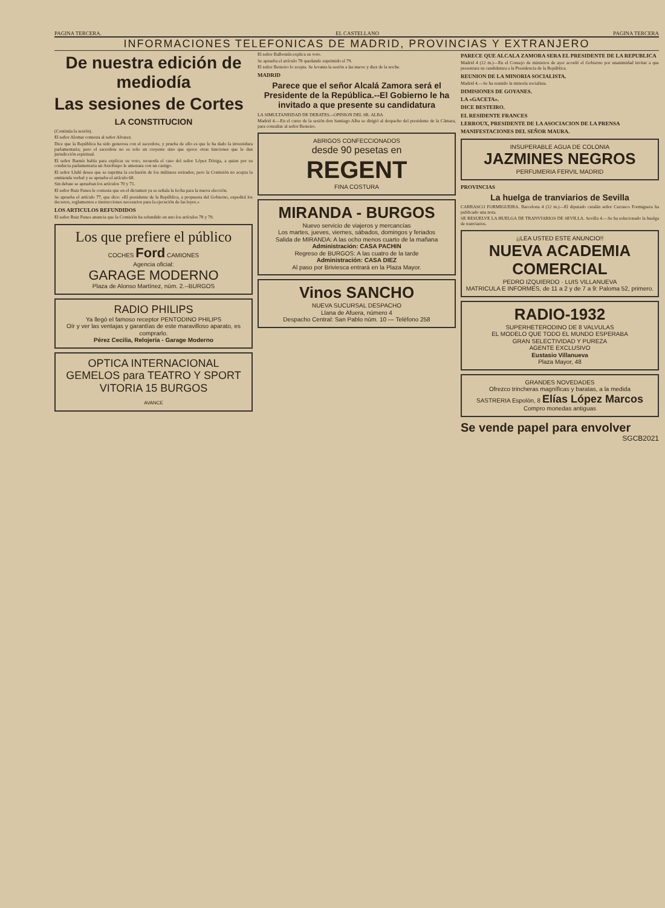PAGINA TERCERA. EL CASTELLANO PAGINA TERCERA
INFORMACIONES TELEFONICAS DE MADRID, PROVINCIAS Y EXTRANJERO
De nuestra edición de mediodía
Las sesiones de Cortes
LA CONSTITUCION
(Continúa la sesión).
El señor Alomar contesta al señor Alvarez.
Dice que la República ha sido generosa con el sacerdote, y prueba de ello es que le ha dado la investidura parlamentaria; pero el sacerdote no es solo un creyente sino que ejerce otras funciones que le dan jurisdicción espiritual.
El señor Barnés habla para explicar su voto; recuerda el caso del señor López Dóriga, a quien por su conducta parlamentaria un Arzobispo le amenaza con un castigo.
El señor Lluhí desea que se suprima la exclusión de los militares retirados; pero la Comisión no acepta la enmienda verbal y se aprueba el artículo 68.
Sin debate se aprueban los artículos 70 y 71.
El señor Ruiz Funes le contesta que en el dictamen ya se señala la fecha para la nueva elección.
Se aprueba el artículo 77, que dice: «El presidente de la República, a propuesta del Gobierno, expedirá los decretos, reglamentos e instrucciones necesarios para la ejecución de las leyes.»
LOS ARTICULOS REFUNDIDOS
El señor Ruiz Funes anuncia que la Comisión ha refundido en uno los artículos 78 y 79.
Los que prefiere el público
COCHES Ford CAMIONES
Agencia oficial:
GARAGE MODERNO
Plaza de Alonso Martínez, núm. 2.--BURGOS
RADIO PHILIPS
Ya llegó el famoso receptor PENTODINO PHILIPS
Oír y ver las ventajas y garantías de este maravilloso aparato, es comprarlo.
Pérez Cecilia, Relojería - Garage Moderno
OPTICA INTERNACIONAL
GEMELOS para TEATRO Y SPORT
VITORIA 15 BURGOS
AVANCE
El señor Balbontín explica su voto.
Se aprueba el artículo 78 quedando suprimido el 79.
El señor Besteiro lo acepta. Se levanta la sesión a las nueve y diez de la noche.
MADRID
Parece que el señor Alcalá Zamora será el Presidente de la República.--El Gobierno le ha invitado a que presente su candidatura
LA SIMULTANEIDAD DE DEBATES.--OPINION DEL SR. ALBA
Madrid 4.—En el curso de la sesión don Santiago Alba se dirigió al despacho del presidente de la Cámara, para consultar al señor Besteiro.
ABRIGOS CONFECCIONADOS
desde 90 pesetas en
REGENT
FINA COSTURA
MIRANDA - BURGOS
Nuevo servicio de viajeros y mercancías
Los martes, jueves, viernes, sábados, domingos y feriados
Salida de MIRANDA: A las ocho menos cuarto de la mañana
Administración: CASA PACHIN
Regreso de BURGOS: A las cuatro de la tarde
Administración: CASA DIEZ
Al paso por Briviesca entrará en la Plaza Mayor.
Vinos SANCHO
NUEVA SUCURSAL DESPACHO
Llana de Afuera, número 4
Despacho Central: San Pablo núm. 10 — Teléfono 258
PARECE QUE ALCALA ZAMORA SERA EL PRESIDENTE DE LA REPUBLICA
Madrid 4 (12 m.)—En el Consejo de ministros de ayer acordó el Gobierno por unanimidad invitar a que presentara su candidatura a la Presidencia de la República.
REUNION DE LA MINORIA SOCIALISTA.
Madrid 4.—Se ha reunido la minoría socialista.
DIMISIONES DE GOYANES.
LA «GACETA».
DICE BESTEIRO.
EL RESIDENTE FRANCES
LERROUX, PRESIDENTE DE LA ASOCIACION DE LA PRENSA
MANIFESTACIONES DEL SEÑOR MAURA.
INSUPERABLE AGUA DE COLONIA
JAZMINES NEGROS
PERFUMERIA FERVIL MADRID
PROVINCIAS
La huelga de tranviarios de Sevilla
CARRASCO FORMIGUEIRA. Barcelona 4 (12 m.)—El diputado catalán señor Carrasco Formiguera ha publicado una nota.
SE RESUELVE LA HUELGA DE TRANVIARIOS DE SEVILLA. Sevilla 4.—Se ha solucionado la huelga de tranviarios.
¡¡LEA USTED ESTE ANUNCIO!!
NUEVA ACADEMIA COMERCIAL
PEDRO IZQUIERDO · LUIS VILLANUEVA
MATRICULA E INFORMES, de 11 a 2 y de 7 a 9: Paloma 52, primero.
RADIO-1932
SUPERHETERODINO DE 8 VALVULAS
EL MODELO QUE TODO EL MUNDO ESPERABA
GRAN SELECTIVIDAD Y PUREZA
AGENTE EXCLUSIVO
Eustasio Villanueva
Plaza Mayor, 48
GRANDES NOVEDADES
Ofrezco trincheras magníficas y baratas, a la medida
SASTRERIA Espolón, 8 Elías López Marcos
Compro monedas antiguas
Se vende papel para envolver
SGCB2021